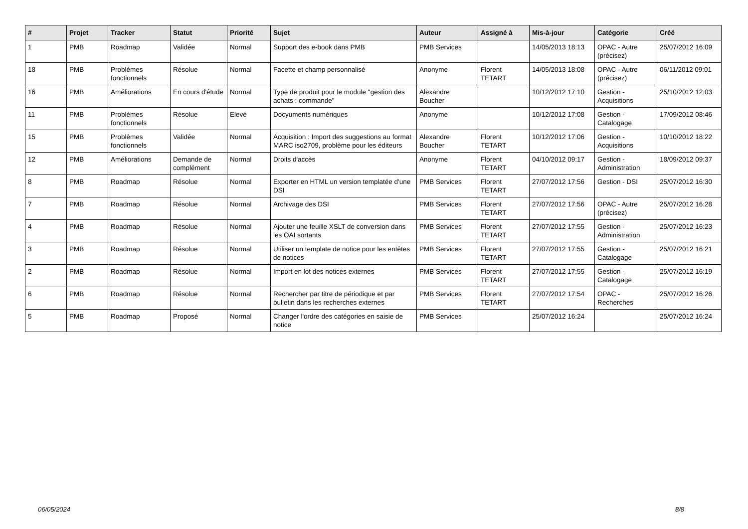| # | Projet | Tracker | Statut | Priorité | Sujet | Auteur | Assigné à | Mis-à-jour | Catégorie | Créé |
| --- | --- | --- | --- | --- | --- | --- | --- | --- | --- | --- |
| 1 | PMB | Roadmap | Validée | Normal | Support des e-book dans PMB | PMB Services | | 14/05/2013 18:13 | OPAC - Autre (précisez) | 25/07/2012 16:09 |
| 18 | PMB | Problèmes fonctionnels | Résolue | Normal | Facette et champ personnalisé | Anonyme | Florent TETART | 14/05/2013 18:08 | OPAC - Autre (précisez) | 06/11/2012 09:01 |
| 16 | PMB | Améliorations | En cours d'étude | Normal | Type de produit pour le module "gestion des achats : commande" | Alexandre Boucher | | 10/12/2012 17:10 | Gestion - Acquisitions | 25/10/2012 12:03 |
| 11 | PMB | Problèmes fonctionnels | Résolue | Elevé | Docyuments numériques | Anonyme | | 10/12/2012 17:08 | Gestion - Catalogage | 17/09/2012 08:46 |
| 15 | PMB | Problèmes fonctionnels | Validée | Normal | Acquisition : Import des suggestions au format MARC iso2709, problème pour les éditeurs | Alexandre Boucher | Florent TETART | 10/12/2012 17:06 | Gestion - Acquisitions | 10/10/2012 18:22 |
| 12 | PMB | Améliorations | Demande de complément | Normal | Droits d'accès | Anonyme | Florent TETART | 04/10/2012 09:17 | Gestion - Administration | 18/09/2012 09:37 |
| 8 | PMB | Roadmap | Résolue | Normal | Exporter en HTML un version templatée d'une DSI | PMB Services | Florent TETART | 27/07/2012 17:56 | Gestion - DSI | 25/07/2012 16:30 |
| 7 | PMB | Roadmap | Résolue | Normal | Archivage des DSI | PMB Services | Florent TETART | 27/07/2012 17:56 | OPAC - Autre (précisez) | 25/07/2012 16:28 |
| 4 | PMB | Roadmap | Résolue | Normal | Ajouter une feuille XSLT de conversion dans les OAI sortants | PMB Services | Florent TETART | 27/07/2012 17:55 | Gestion - Administration | 25/07/2012 16:23 |
| 3 | PMB | Roadmap | Résolue | Normal | Utiliser un template de notice pour les entêtes de notices | PMB Services | Florent TETART | 27/07/2012 17:55 | Gestion - Catalogage | 25/07/2012 16:21 |
| 2 | PMB | Roadmap | Résolue | Normal | Import en lot des notices externes | PMB Services | Florent TETART | 27/07/2012 17:55 | Gestion - Catalogage | 25/07/2012 16:19 |
| 6 | PMB | Roadmap | Résolue | Normal | Rechercher par titre de périodique et par bulletin dans les recherches externes | PMB Services | Florent TETART | 27/07/2012 17:54 | OPAC - Recherches | 25/07/2012 16:26 |
| 5 | PMB | Roadmap | Proposé | Normal | Changer l'ordre des catégories en saisie de notice | PMB Services | | 25/07/2012 16:24 | | 25/07/2012 16:24 |
06/05/2024 8/8